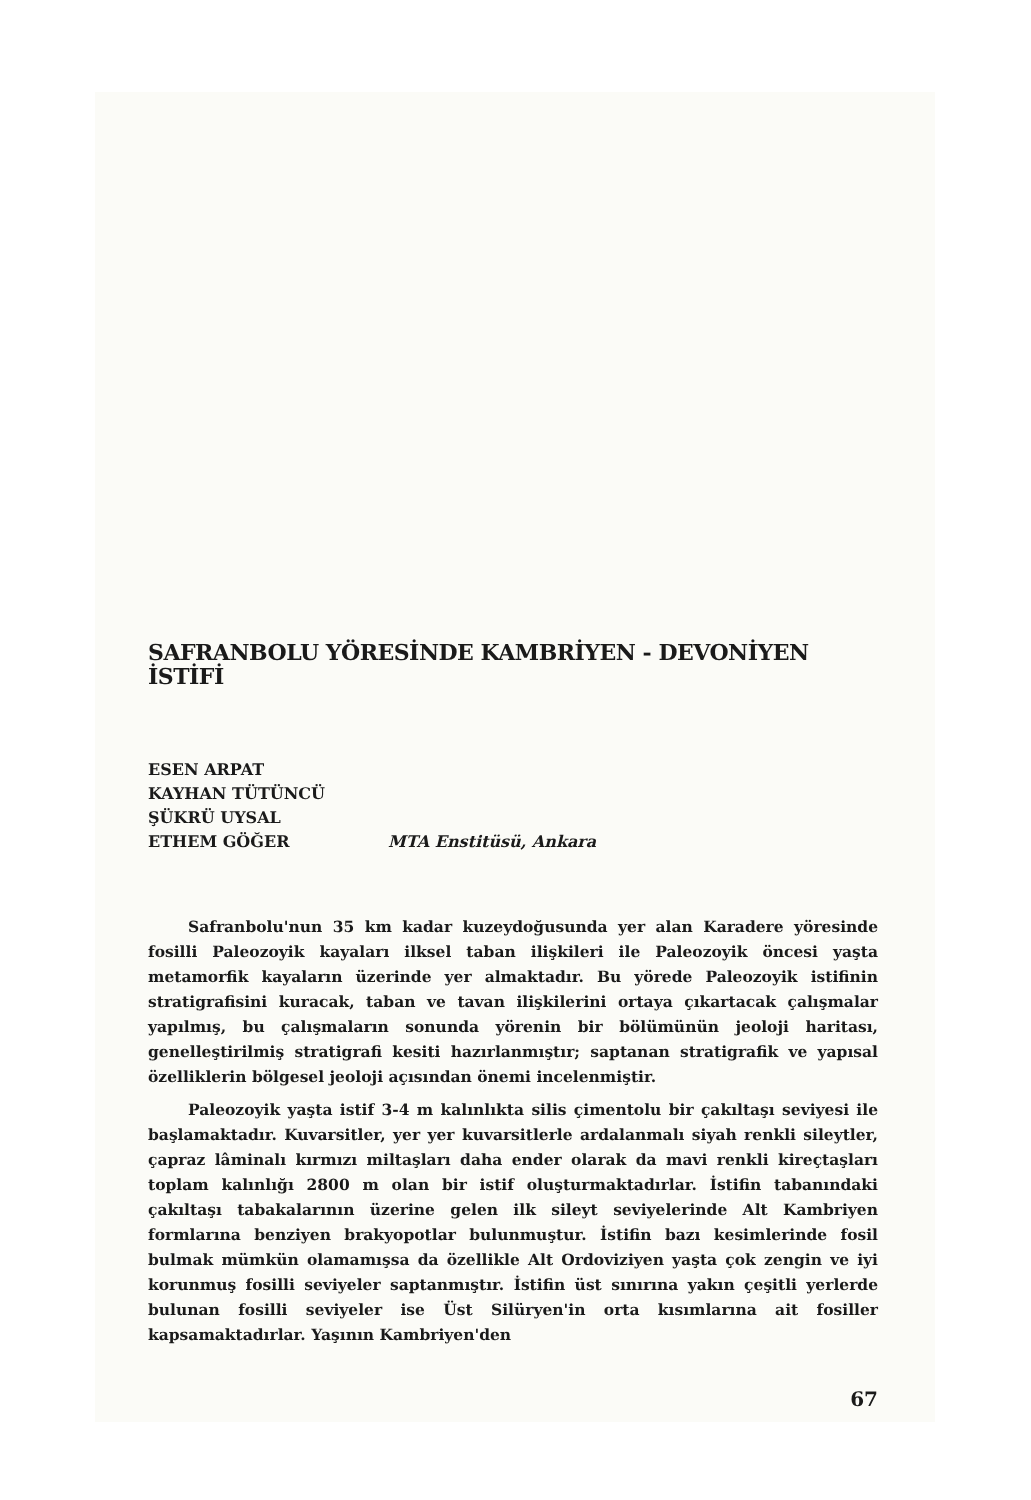SAFRANBOLU YÖRESİNDE KAMBRİYEN - DEVONİYEN İSTİFİ
ESEN ARPAT
KAYHAN TÜTÜNCÜ
ŞÜKRÜ UYSAL
ETHEM GÖĞER
MTA Enstitüsü, Ankara
Safranbolu'nun 35 km kadar kuzeydoğusunda yer alan Karadere yöresinde fosilli Paleozoyik kayaları ilksel taban ilişkileri ile Paleozoyik öncesi yaşta metamorfik kayaların üzerinde yer almaktadır. Bu yörede Paleozoyik istifinin stratigrafisini kuracak, taban ve tavan ilişkilerini ortaya çıkartacak çalışmalar yapılmış, bu çalışmaların sonunda yörenin bir bölümünün jeoloji haritası, genelleştirilmiş stratigrafi kesiti hazırlanmıştır; saptanan stratigrafik ve yapısal özelliklerin bölgesel jeoloji açısından önemi incelenmiştir.
Paleozoyik yaşta istif 3-4 m kalınlıkta silis çimentolu bir çakıltaşı seviyesi ile başlamaktadır. Kuvarsitler, yer yer kuvarsitlerle ardalanmalı siyah renkli sileytler, çapraz lâminalı kırmızı miltaşları daha ender olarak da mavi renkli kireçtaşları toplam kalınlığı 2800 m olan bir istif oluşturmaktadırlar. İstifin tabanındaki çakıltaşı tabakalarının üzerine gelen ilk sileyt seviyelerinde Alt Kambriyen formlarına benziyen brakyopotlar bulunmuştur. İstifin bazı kesimlerinde fosil bulmak mümkün olamamışsa da özellikle Alt Ordoviziyen yaşta çok zengin ve iyi korunmuş fosilli seviyeler saptanmıştır. İstifin üst sınırına yakın çeşitli yerlerde bulunan fosilli seviyeler ise Üst Silüryen'in orta kısımlarına ait fosiller kapsamaktadırlar. Yaşının Kambriyen'den
67